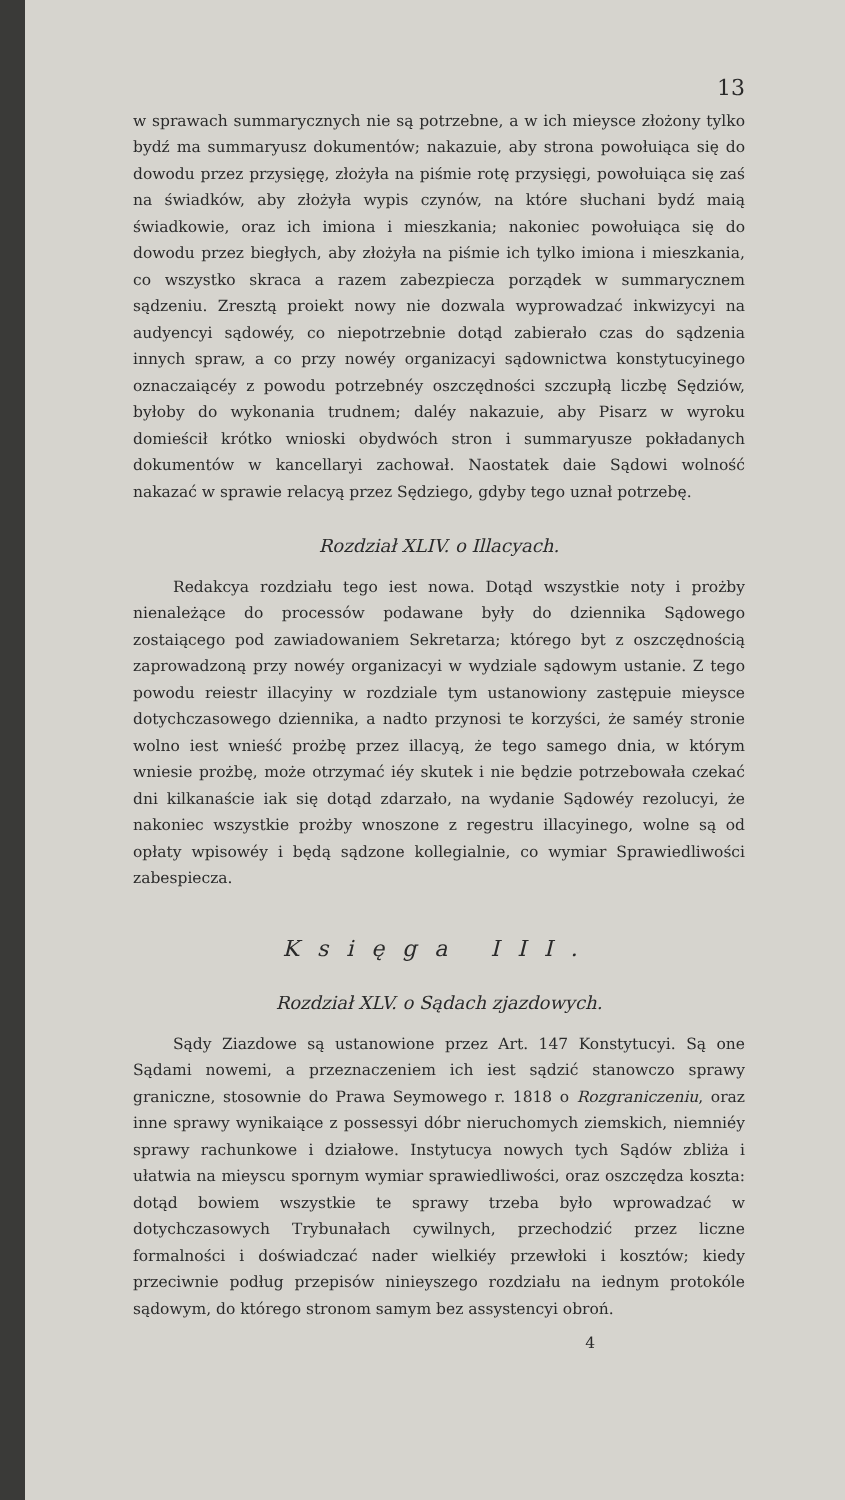13
w sprawach summarycznych nie są potrzebne, a w ich mieysce złożony tylko bydź ma summaryusz dokumentów; nakazuie, aby strona powołuiąca się do dowodu przez przysięgę, złożyła na piśmie rotę przysięgi, powołuiąca się zaś na świadków, aby złożyła wypis czynów, na które słuchani bydź maią świadkowie, oraz ich imiona i mieszkania; nakoniec powołuiąca się do dowodu przez biegłych, aby złożyła na piśmie ich tylko imiona i mieszkania, co wszystko skraca a razem zabezpiecza porządek w summarycznem sądzeniu. Zresztą proiekt nowy nie dozwala wyprowadzać inkwizycyi na audyencyi sądowéy, co niepotrzebnie dotąd zabierało czas do sądzenia innych spraw, a co przy nowéy organizacyi sądownictwa konstytucyinego oznaczaiącéy z powodu potrzebnéy oszczędności szczupłą liczbę Sędziów, byłoby do wykonania trudnem; daléy nakazuie, aby Pisarz w wyroku domieścił krótko wnioski obydwóch stron i summaryusze pokładanych dokumentów w kancellaryi zachował. Naostatek daie Sądowi wolność nakazać w sprawie relacyą przez Sędziego, gdyby tego uznał potrzebę.
Rozdział XLIV. o Illacyach.
Redakcya rozdziału tego iest nowa. Dotąd wszystkie noty i prożby nienależące do processów podawane były do dziennika Sądowego zostaiącego pod zawiadowaniem Sekretarza; którego byt z oszczędnością zaprowadzoną przy nowéy organizacyi w wydziale sądowym ustanie. Z tego powodu reiestr illacyiny w rozdziale tym ustanowiony zastępuie mieysce dotychczasowego dziennika, a nadto przynosi te korzyści, że saméy stronie wolno iest wnieść prożbę przez illacyą, że tego samego dnia, w którym wniesie prożbę, może otrzymać iéy skutek i nie będzie potrzebowała czekać dni kilkanaście iak się dotąd zdarzało, na wydanie Sądowéy rezolucyi, że nakoniec wszystkie prożby wnoszone z regestru illacyinego, wolne są od opłaty wpisowéy i będą sądzone kollegialnie, co wymiar Sprawiedliwości zabespiecza.
Księga III.
Rozdział XLV. o Sądach zjazdowych.
Sądy Ziazdowe są ustanowione przez Art. 147 Konstytucyi. Są one Sądami nowemi, a przeznaczeniem ich iest sądzić stanowczo sprawy graniczne, stosownie do Prawa Seymowego r. 1818 o Rozgraniczeniu, oraz inne sprawy wynikaiące z possessyi dóbr nieruchomych ziemskich, niemniéy sprawy rachunkowe i działowe. Instytucya nowych tych Sądów zbliża i ułatwia na mieyscu spornym wymiar sprawiedliwości, oraz oszczędza koszta: dotąd bowiem wszystkie te sprawy trzeba było wprowadzać w dotychczasowych Trybunałach cywilnych, przechodzić przez liczne formalności i doświadczać nader wielkiéy przewłoki i kosztów; kiedy przeciwnie podług przepisów ninieyszego rozdziału na iednym protokóle sądowym, do którego stronom samym bez assystencyi obroń.
4